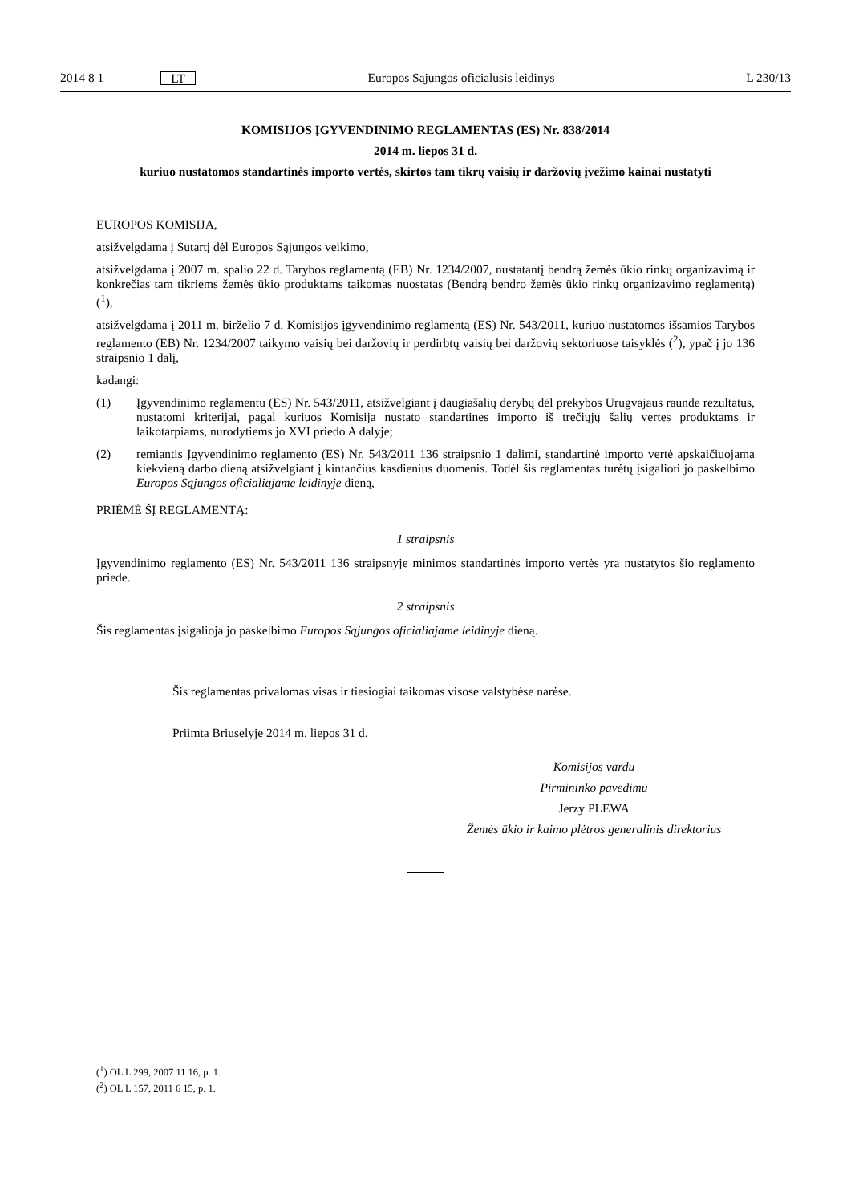2014 8 1
LT
Europos Sąjungos oficialusis leidinys
L 230/13
KOMISIJOS ĮGYVENDINIMO REGLAMENTAS (ES) Nr. 838/2014
2014 m. liepos 31 d.
kuriuo nustatomos standartinės importo vertės, skirtos tam tikrų vaisių ir daržovių įvežimo kainai nustatyti
EUROPOS KOMISIJA,
atsižvelgdama į Sutartį dėl Europos Sąjungos veikimo,
atsižvelgdama į 2007 m. spalio 22 d. Tarybos reglamentą (EB) Nr. 1234/2007, nustatantį bendrą žemės ūkio rinkų organizavimą ir konkrečias tam tikriems žemės ūkio produktams taikomas nuostatas (Bendrą bendro žemės ūkio rinkų organizavimo reglamentą) (<sup>1</sup>),
atsižvelgdama į 2011 m. birželio 7 d. Komisijos įgyvendinimo reglamentą (ES) Nr. 543/2011, kuriuo nustatomos išsamios Tarybos reglamento (EB) Nr. 1234/2007 taikymo vaisių bei daržovių ir perdirbtų vaisių bei daržovių sektoriuose taisyklės (<sup>2</sup>), ypač į jo 136 straipsnio 1 dalį,
kadangi:
(1) Įgyvendinimo reglamentu (ES) Nr. 543/2011, atsižvelgiant į daugiašalių derybų dėl prekybos Urugvajaus raunde rezultatus, nustatomi kriterijai, pagal kuriuos Komisija nustato standartines importo iš trečiųjų šalių vertes produktams ir laikotarpiams, nurodytiems jo XVI priedo A dalyje;
(2) remiantis Įgyvendinimo reglamento (ES) Nr. 543/2011 136 straipsnio 1 dalimi, standartinė importo vertė apskaičiuojama kiekvieną darbo dieną atsižvelgiant į kintančius kasdienius duomenis. Todėl šis reglamentas turėtų įsigalioti jo paskelbimo Europos Sąjungos oficialiajame leidinyje dieną,
PRIĖMĖ ŠĮ REGLAMENTĄ:
1 straipsnis
Įgyvendinimo reglamento (ES) Nr. 543/2011 136 straipsnyje minimos standartinės importo vertės yra nustatytos šio reglamento priede.
2 straipsnis
Šis reglamentas įsigalioja jo paskelbimo Europos Sąjungos oficialiajame leidinyje dieną.
Šis reglamentas privalomas visas ir tiesiogiai taikomas visose valstybėse narėse.
Priimta Briuselyje 2014 m. liepos 31 d.
Komisijos vardu
Pirmininko pavedimu
Jerzy PLEWA
Žemės ūkio ir kaimo plėtros generalinis direktorius
(<sup>1</sup>) OL L 299, 2007 11 16, p. 1.
(<sup>2</sup>) OL L 157, 2011 6 15, p. 1.